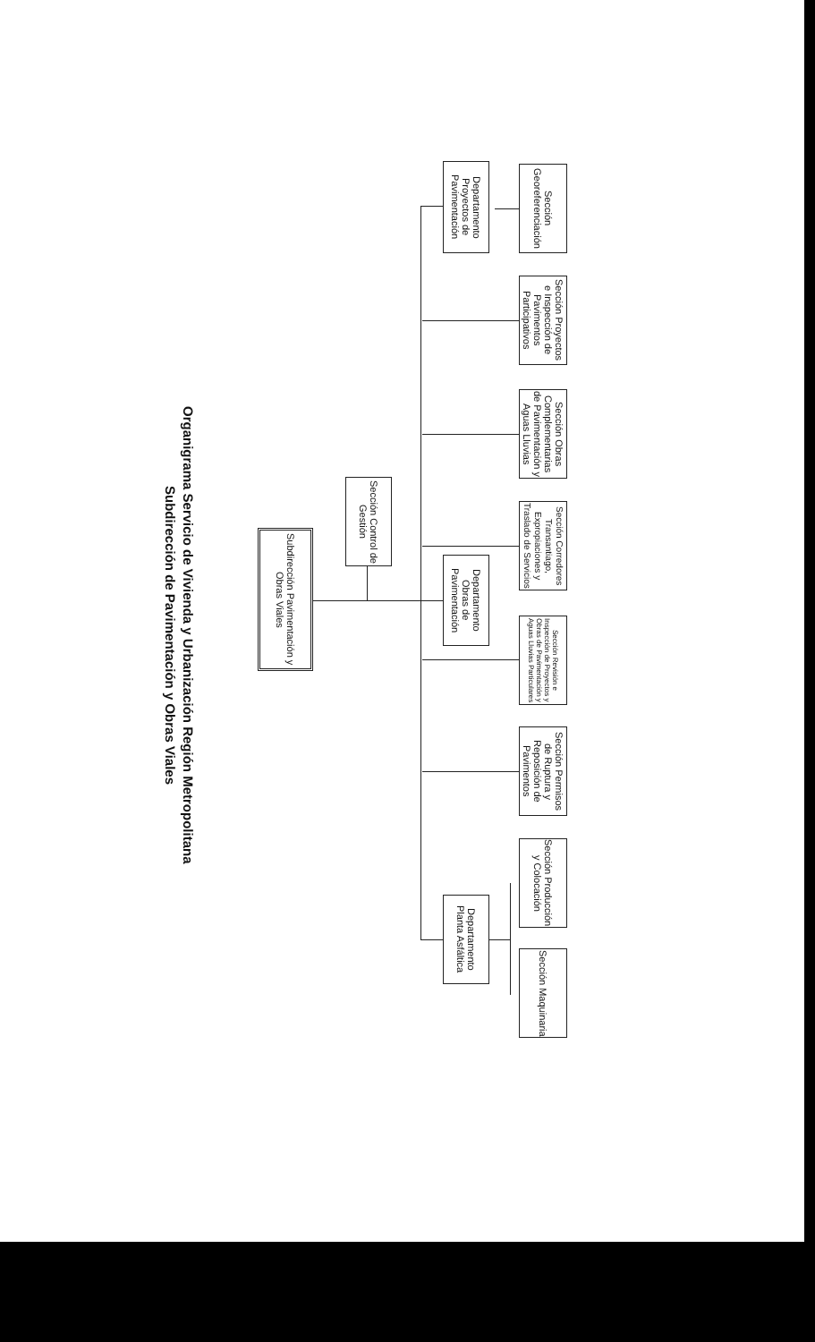Organigrama Servicio de Vivienda y Urbanización Región Metropolitana
Subdirección de Pavimentación y Obras Viales
Subdirección Pavimentación y Obras Viales
Sección Control de Gestión
Departamento Proyectos de Pavimentación
Departamento Obras de Pavimentación
Departamento Planta Asfáltica
Sección Georeferenciación
Sección Proyectos e Inspección de Pavimentos Participativos
Sección Obras Complementarias de Pavimentación y Aguas Lluvias
Sección Corredores Transantiago, Expropiaciones y Traslado de Servicios
Sección Revisión e Inspección de Proyectos y Obras de Pavimentación y Aguas Lluvias Particulares
Sección Permisos de Ruptura y Reposición de Pavimentos
Sección Producción y Colocación
Sección Maquinaria